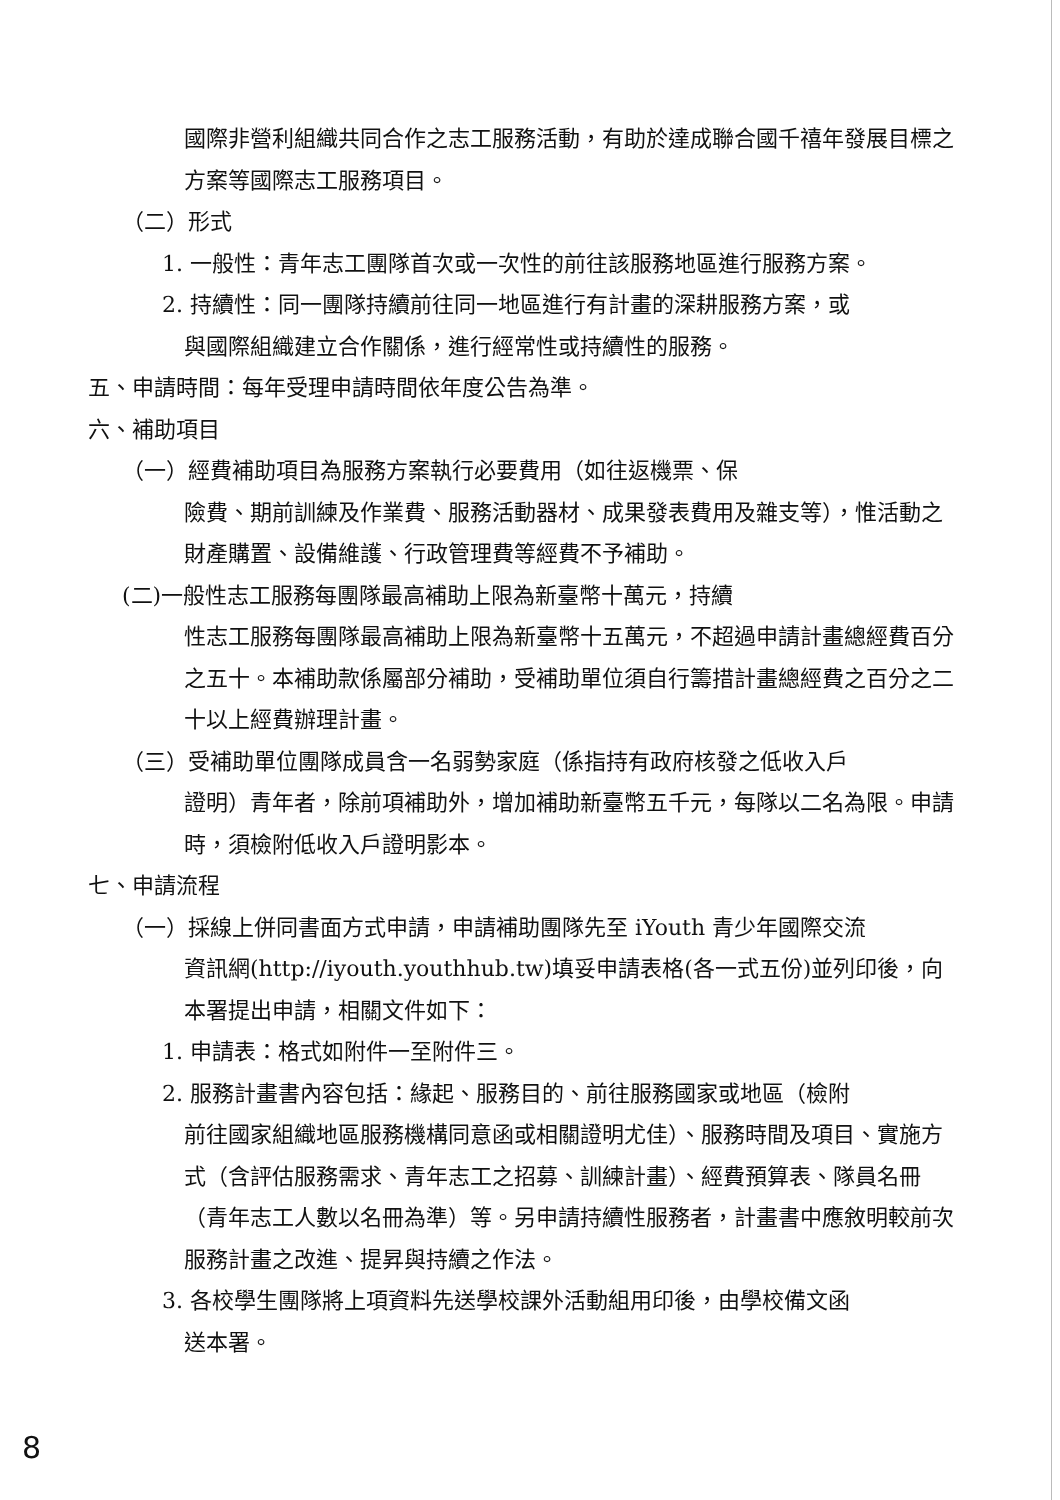國際非營利組織共同合作之志工服務活動，有助於達成聯合國千禧年發展目標之方案等國際志工服務項目。
（二）形式
1. 一般性：青年志工團隊首次或一次性的前往該服務地區進行服務方案。
2. 持續性：同一團隊持續前往同一地區進行有計畫的深耕服務方案，或
與國際組織建立合作關係，進行經常性或持續性的服務。
五、申請時間：每年受理申請時間依年度公告為準。
六、補助項目
（一）經費補助項目為服務方案執行必要費用（如往返機票、保
險費、期前訓練及作業費、服務活動器材、成果發表費用及雜支等），惟活動之財產購置、設備維護、行政管理費等經費不予補助。
(二)一般性志工服務每團隊最高補助上限為新臺幣十萬元，持續
性志工服務每團隊最高補助上限為新臺幣十五萬元，不超過申請計畫總經費百分之五十。本補助款係屬部分補助，受補助單位須自行籌措計畫總經費之百分之二十以上經費辦理計畫。
（三）受補助單位團隊成員含一名弱勢家庭（係指持有政府核發之低收入戶
證明）青年者，除前項補助外，增加補助新臺幣五千元，每隊以二名為限。申請時，須檢附低收入戶證明影本。
七、申請流程
（一）採線上併同書面方式申請，申請補助團隊先至 iYouth 青少年國際交流
資訊網(http://iyouth.youthhub.tw)填妥申請表格(各一式五份)並列印後，向本署提出申請，相關文件如下：
1. 申請表：格式如附件一至附件三。
2. 服務計畫書內容包括：緣起、服務目的、前往服務國家或地區（檢附
前往國家組織地區服務機構同意函或相關證明尤佳）、服務時間及項目、實施方式（含評估服務需求、青年志工之招募、訓練計畫）、經費預算表、隊員名冊（青年志工人數以名冊為準）等。另申請持續性服務者，計畫書中應敘明較前次服務計畫之改進、提昇與持續之作法。
3. 各校學生團隊將上項資料先送學校課外活動組用印後，由學校備文函
送本署。
8